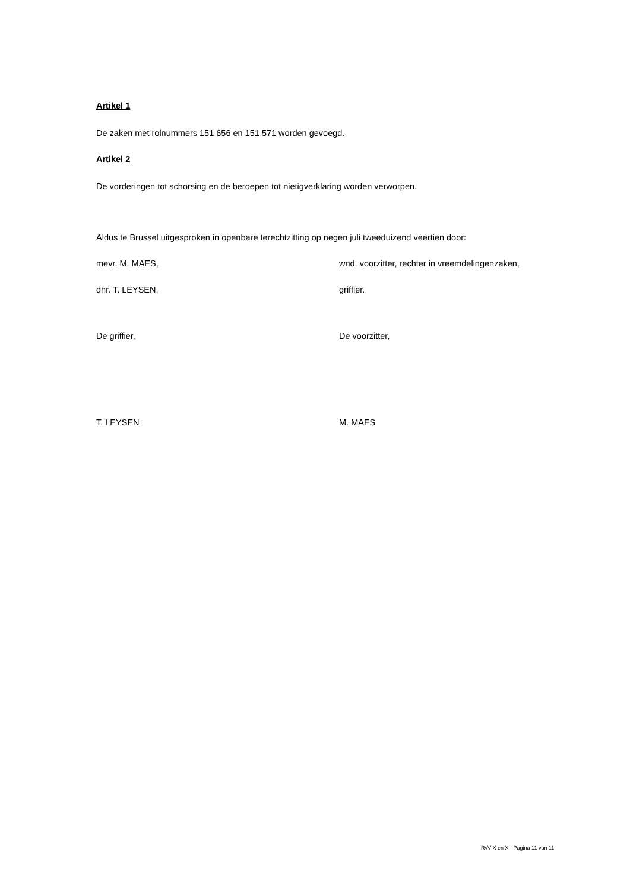Artikel 1
De zaken met rolnummers 151 656 en 151 571 worden gevoegd.
Artikel 2
De vorderingen tot schorsing en de beroepen tot nietigverklaring worden verworpen.
Aldus te Brussel uitgesproken in openbare terechtzitting op negen juli tweeduizend veertien door:
mevr. M. MAES, wnd. voorzitter, rechter in vreemdelingenzaken,
dhr. T. LEYSEN, griffier.
De griffier, De voorzitter,
T. LEYSEN M. MAES
RvV X en X - Pagina 11 van 11